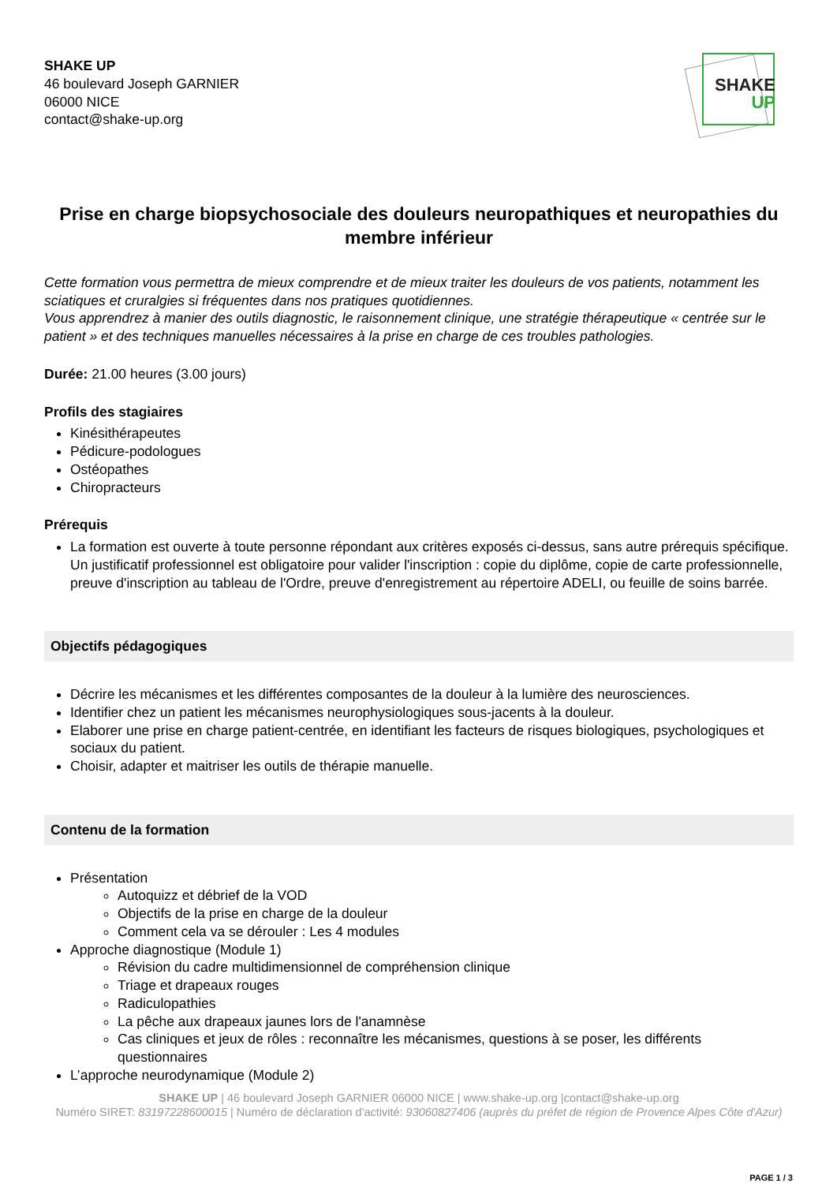SHAKE UP
46 boulevard Joseph GARNIER
06000 NICE
contact@shake-up.org
SHAKE
UP
Prise en charge biopsychosociale des douleurs neuropathiques et neuropathies du membre inférieur
Cette formation vous permettra de mieux comprendre et de mieux traiter les douleurs de vos patients, notamment les sciatiques et cruralgies si fréquentes dans nos pratiques quotidiennes.
Vous apprendrez à manier des outils diagnostic, le raisonnement clinique, une stratégie thérapeutique « centrée sur le patient » et des techniques manuelles nécessaires à la prise en charge de ces troubles pathologies.
Durée: 21.00 heures (3.00 jours)
Profils des stagiaires
Kinésithérapeutes
Pédicure-podologues
Ostéopathes
Chiropracteurs
Prérequis
La formation est ouverte à toute personne répondant aux critères exposés ci-dessus, sans autre prérequis spécifique. Un justificatif professionnel est obligatoire pour valider l'inscription : copie du diplôme, copie de carte professionnelle, preuve d'inscription au tableau de l'Ordre, preuve d'enregistrement au répertoire ADELI, ou feuille de soins barrée.
Objectifs pédagogiques
Décrire les mécanismes et les différentes composantes de la douleur à la lumière des neurosciences.
Identifier chez un patient les mécanismes neurophysiologiques sous-jacents à la douleur.
Elaborer une prise en charge patient-centrée, en identifiant les facteurs de risques biologiques, psychologiques et sociaux du patient.
Choisir, adapter et maitriser les outils de thérapie manuelle.
Contenu de la formation
Présentation
Autoquizz et débrief de la VOD
Objectifs de la prise en charge de la douleur
Comment cela va se dérouler : Les 4 modules
Approche diagnostique (Module 1)
Révision du cadre multidimensionnel de compréhension clinique
Triage et drapeaux rouges
Radiculopathies
La pêche aux drapeaux jaunes lors de l'anamnèse
Cas cliniques et jeux de rôles : reconnaître les mécanismes, questions à se poser, les différents questionnaires
L’approche neurodynamique (Module 2)
SHAKE UP | 46 boulevard Joseph GARNIER 06000 NICE | www.shake-up.org |contact@shake-up.org
Numéro SIRET: 83197228600015 | Numéro de déclaration d'activité: 93060827406 (auprès du préfet de région de Provence Alpes Côte d'Azur)
PAGE 1 / 3